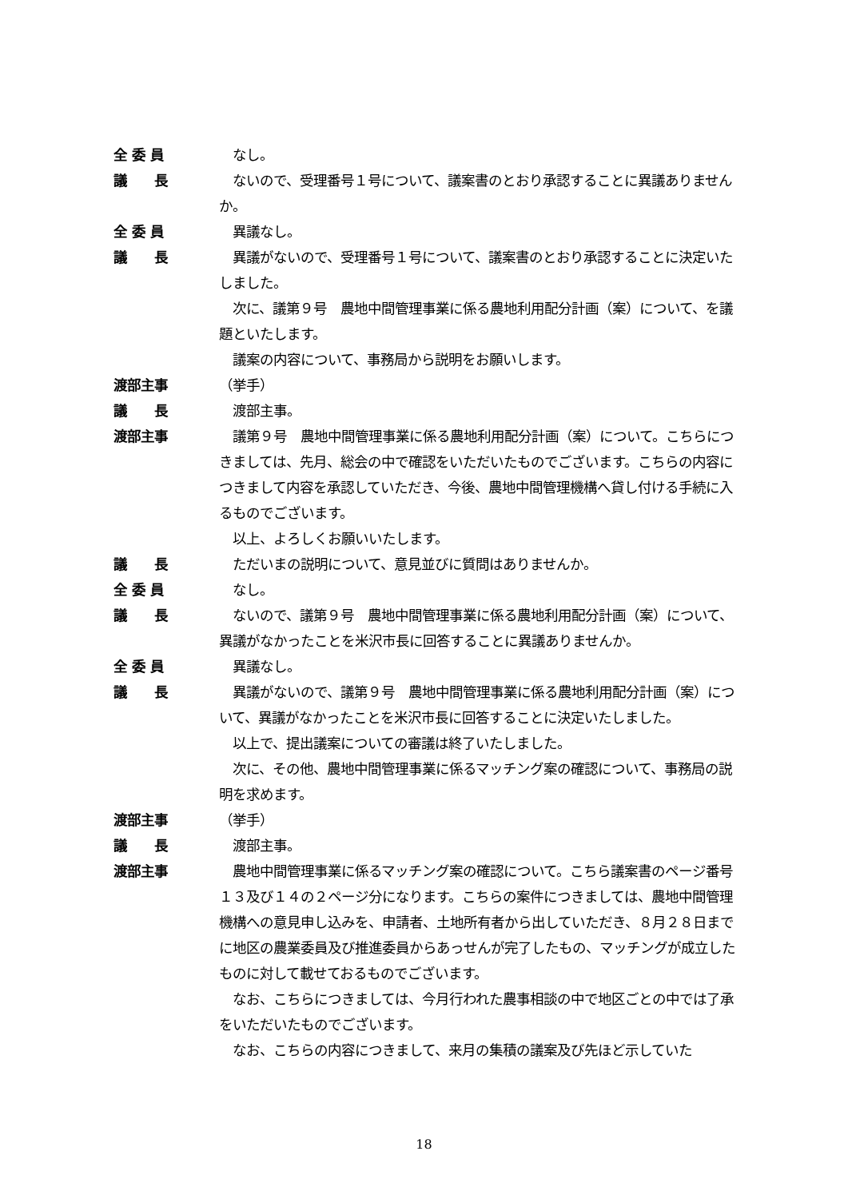全 委 員 　なし。
議　　長 　ないので、受理番号１号について、議案書のとおり承認することに異議ありませんか。
全 委 員 　異議なし。
議　　長 　異議がないので、受理番号１号について、議案書のとおり承認することに決定いたしました。
　次に、議第９号　農地中間管理事業に係る農地利用配分計画（案）について、を議題といたします。
　議案の内容について、事務局から説明をお願いします。
渡部主事 （挙手）
議　　長 　渡部主事。
渡部主事 　議第９号　農地中間管理事業に係る農地利用配分計画（案）について。こちらにつきましては、先月、総会の中で確認をいただいたものでございます。こちらの内容につきまして内容を承認していただき、今後、農地中間管理機構へ貸し付ける手続に入るものでございます。
　以上、よろしくお願いいたします。
議　　長 　ただいまの説明について、意見並びに質問はありませんか。
全 委 員 　なし。
議　　長 　ないので、議第９号　農地中間管理事業に係る農地利用配分計画（案）について、異議がなかったことを米沢市長に回答することに異議ありませんか。
全 委 員 　異議なし。
議　　長 　異議がないので、議第９号　農地中間管理事業に係る農地利用配分計画（案）について、異議がなかったことを米沢市長に回答することに決定いたしました。
　以上で、提出議案についての審議は終了いたしました。
　次に、その他、農地中間管理事業に係るマッチング案の確認について、事務局の説明を求めます。
渡部主事 （挙手）
議　　長 　渡部主事。
渡部主事 　農地中間管理事業に係るマッチング案の確認について。こちら議案書のページ番号１３及び１４の２ページ分になります。こちらの案件につきましては、農地中間管理機構への意見申し込みを、申請者、土地所有者から出していただき、８月２８日までに地区の農業委員及び推進委員からあっせんが完了したもの、マッチングが成立したものに対して載せておるものでございます。
　なお、こちらにつきましては、今月行われた農事相談の中で地区ごとの中では了承をいただいたものでございます。
　なお、こちらの内容につきまして、来月の集積の議案及び先ほど示していた
18